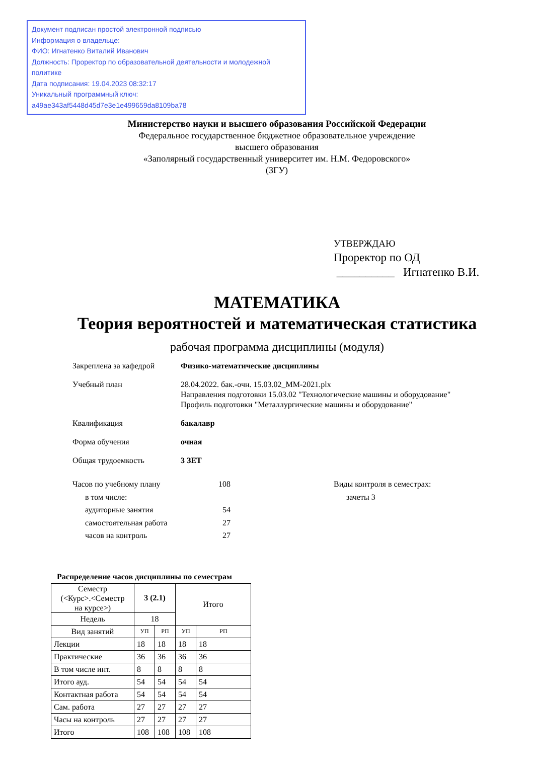Документ подписан простой электронной подписью
Информация о владельце:
ФИО: Игнатенко Виталий Иванович
Должность: Проректор по образовательной деятельности и молодежной политике
Дата подписания: 19.04.2023 08:32:17
Уникальный программный ключ:
a49ae343af5448d45d7e3e1e499659da8109ba78
Министерство науки и высшего образования Российской Федерации
Федеральное государственное бюджетное образовательное учреждение
высшего образования
«Заполярный государственный университет им. Н.М. Федоровского»
(ЗГУ)
УТВЕРЖДАЮ
Проректор по ОД
__________ Игнатенко В.И.
МАТЕМАТИКА
Теория вероятностей и математическая статистика
рабочая программа дисциплины (модуля)
Закреплена за кафедрой Физико-математические дисциплины
Учебный план 28.04.2022. бак.-очн. 15.03.02_ММ-2021.plx
Направления подготовки 15.03.02 "Технологические машины и оборудование"
Профиль подготовки "Металлургические машины и оборудование"
Квалификация бакалавр
Форма обучения очная
Общая трудоемкость 3 ЗЕТ
Часов по учебному плану 108
в том числе:
аудиторные занятия 54
самостоятельная работа 27
часов на контроль 27
Виды контроля в семестрах:
зачеты 3
Распределение часов дисциплины по семестрам
| Семестр (<Курс>.<Семестр на курсе>) | 3 (2.1) | | Итого | |
| Недель | 18 | | | |
| Вид занятий | УП | РП | УП | РП |
| Лекции | 18 | 18 | 18 | 18 |
| Практические | 36 | 36 | 36 | 36 |
| В том числе инт. | 8 | 8 | 8 | 8 |
| Итого ауд. | 54 | 54 | 54 | 54 |
| Контактная работа | 54 | 54 | 54 | 54 |
| Сам. работа | 27 | 27 | 27 | 27 |
| Часы на контроль | 27 | 27 | 27 | 27 |
| Итого | 108 | 108 | 108 | 108 |